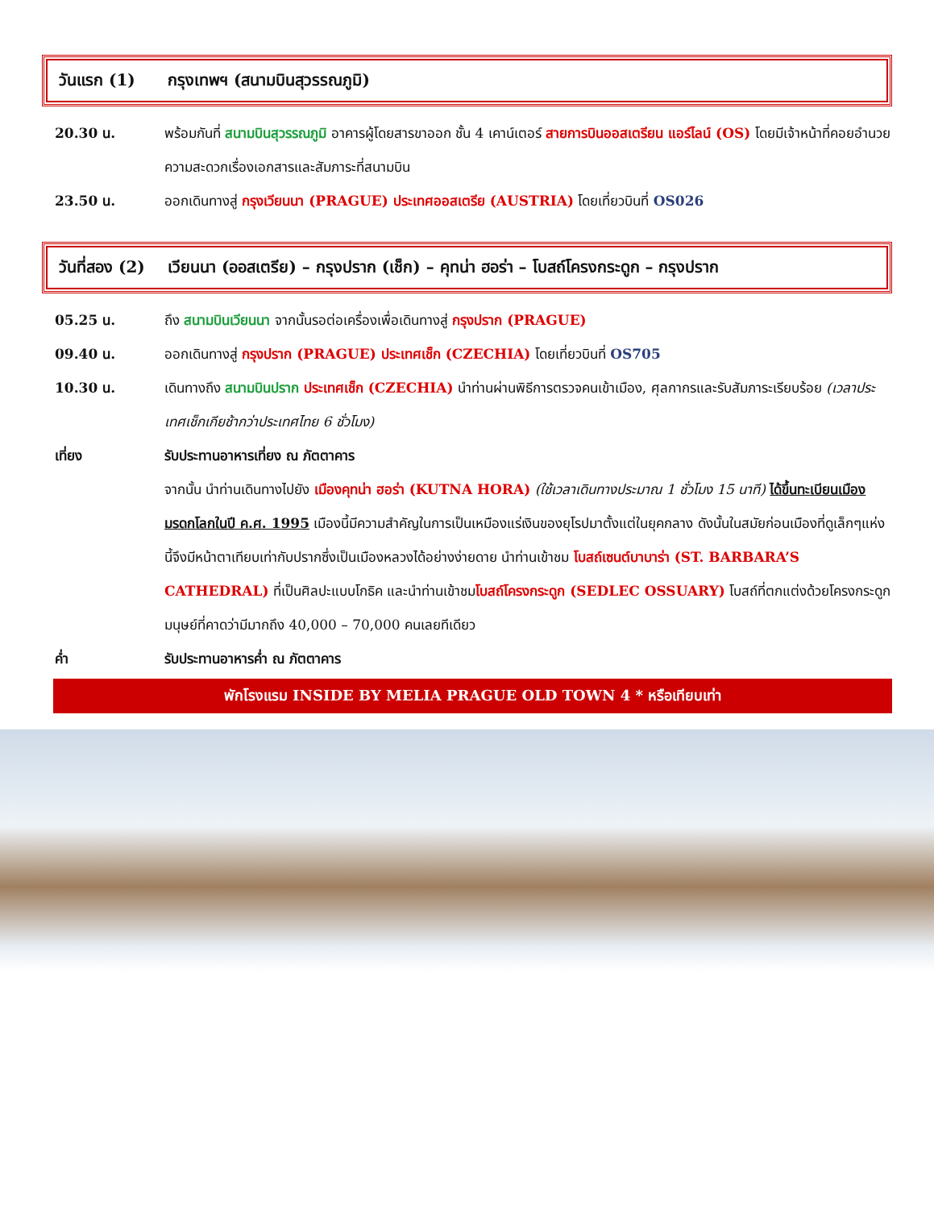วันแรก (1) กรุงเทพฯ (สนามบินสุวรรณภูมิ)
20.30 น. พร้อมกันที่ สนามบินสุวรรณภูมิ อาคารผู้โดยสารขาออก ชั้น 4 เคาน์เตอร์ สายการบินออสเตรียน แอร์ไลน์ (OS) โดยมีเจ้าหน้าที่คอยอำนวยความสะดวกเรื่องเอกสารและสัมภาระที่สนามบิน
23.50 น. ออกเดินทางสู่ กรุงเวียนนา (PRAGUE) ประเทศออสเตรีย (AUSTRIA) โดยเที่ยวบินที่ OS026
วันที่สอง (2)
เวียนนา (ออสเตรีย) – กรุงปราก (เช็ก) – คุทน่า ฮอร่า – โบสถ์โครงกระดูก – กรุงปราก
05.25 น. ถึง สนามบินเวียนนา จากนั้นรอต่อเครื่องเพื่อเดินทางสู่ กรุงปราก (PRAGUE)
09.40 น. ออกเดินทางสู่ กรุงปราก (PRAGUE) ประเทศเช็ก (CZECHIA) โดยเที่ยวบินที่ OS705
10.30 น. เดินทางถึง สนามบินปราก ประเทศเช็ก (CZECHIA) นำท่านผ่านพิธีการตรวจคนเข้าเมือง, ศุลกากรและรับสัมภาระเรียบร้อย (เวลาประเทศเช็กเกียช้ากว่าประเทศไทย 6 ชั่วโมง)
เที่ยง รับประทานอาหารเที่ยง ณ ภัตตาคาร
จากนั้น นำท่านเดินทางไปยัง เมืองคุทน่า ฮอร่า (KUTNA HORA) (ใช้เวลาเดินทางประมาณ 1 ชั่วโมง 15 นาที) ได้ขึ้นทะเบียนเมืองมรดกโลกในปี ค.ศ. 1995 เมืองนี้มีความสำคัญในการเป็นเหมืองแร่เงินของยุโรปมาตั้งแต่ในยุคกลาง ดังนั้นในสมัยก่อนเมืองที่ดูเล็กๆแห่งนี้จึงมีหน้าตาเทียบเท่ากับปรากซึ่งเป็นเมืองหลวงได้อย่างง่ายดาย นำท่านเข้าชม โบสถ์เซนต์บาบาร่า (ST. BARBARA’S CATHEDRAL) ที่เป็นศิลปะแบบโกธิค และนำท่านเข้าชมโบสถ์โครงกระดูก (SEDLEC OSSUARY) โบสถ์ที่ตกแต่งด้วยโครงกระดูกมนุษย์ที่คาดว่ามีมากถึง 40,000 – 70,000 คนเลยทีเดียว
ค่ำ รับประทานอาหารค่ำ ณ ภัตตาคาร
พักโรงแรม INSIDE BY MELIA PRAGUE OLD TOWN 4 * หรือเทียบเท่า